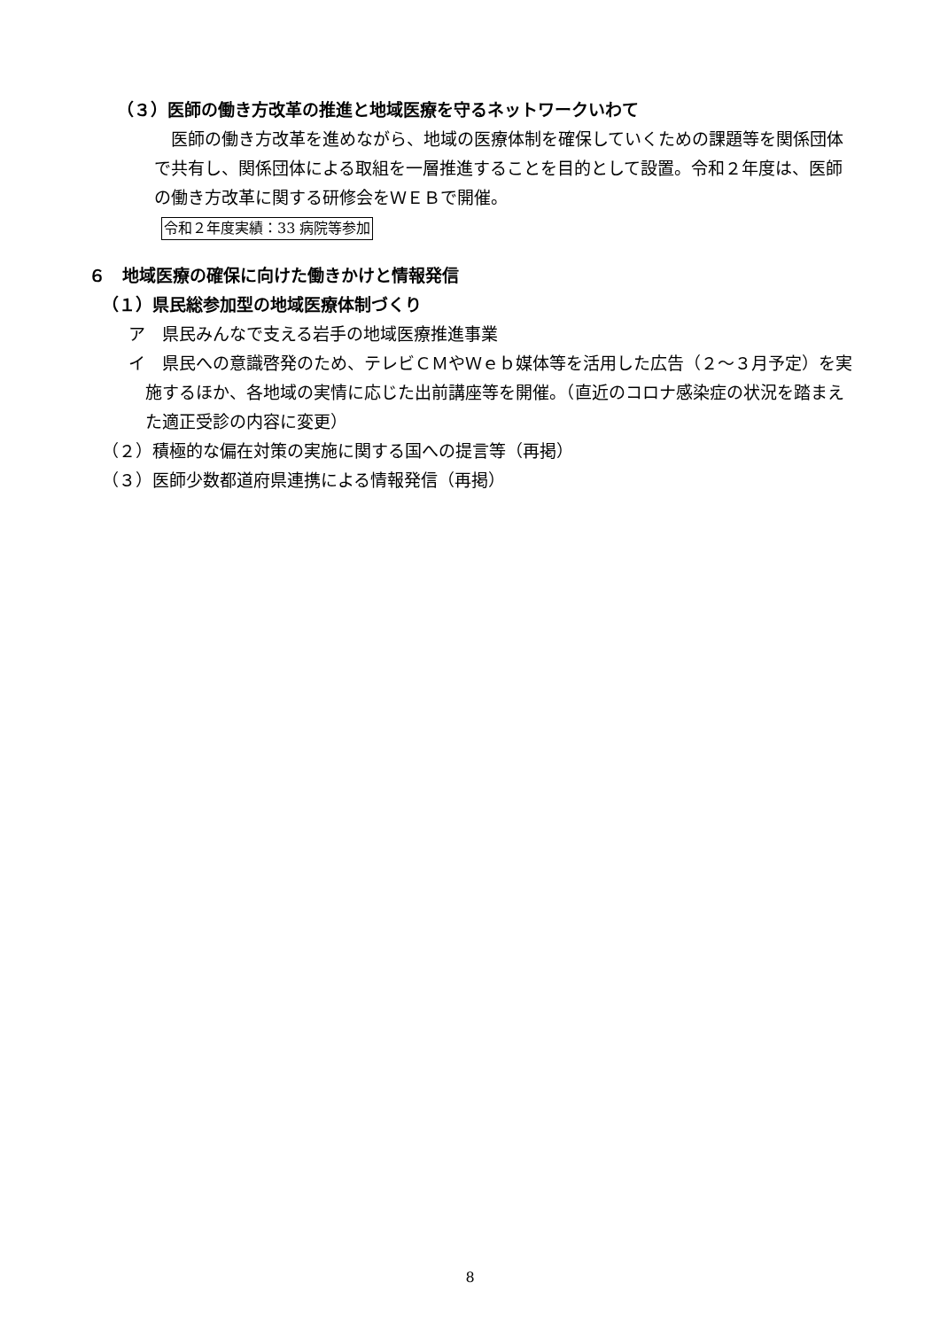（３）医師の働き方改革の推進と地域医療を守るネットワークいわて
医師の働き方改革を進めながら、地域の医療体制を確保していくための課題等を関係団体で共有し、関係団体による取組を一層推進することを目的として設置。令和２年度は、医師の働き方改革に関する研修会をＷＥＢで開催。
令和２年度実績：33 病院等参加
６　地域医療の確保に向けた働きかけと情報発信
（１）県民総参加型の地域医療体制づくり
ア　県民みんなで支える岩手の地域医療推進事業
イ　県民への意識啓発のため、テレビＣＭやＷｅｂ媒体等を活用した広告（２～３月予定）を実施するほか、各地域の実情に応じた出前講座等を開催。（直近のコロナ感染症の状況を踏まえた適正受診の内容に変更）
（２）積極的な偏在対策の実施に関する国への提言等（再掲）
（３）医師少数都道府県連携による情報発信（再掲）
8